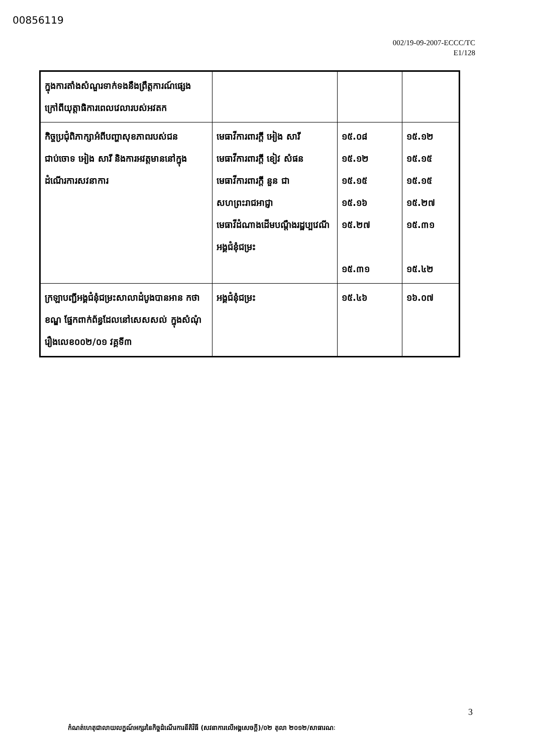00856119
002/19-09-2007-ECCC/TC
E1/128
| ក្នុងការតាំងសំណួរទាក់ទងនឹងព្រឹត្តការណ៍ផ្សេង ក្រៅពីយុត្តាធិការពេលវេលារបស់អវតក | | | |
| កិច្ចប្រជុំពិភាក្សាអំពីបញ្ហាសុខភាពរបស់ជនជាប់ចោទ អៀង សារី និងការអវត្តមាននៅក្នុងដំណើរការសវនាការ | មេធាវីការពារក្តី អៀង សារី មេធាវីការពារក្តី ខៀវ សំផន មេធាវីការពារក្តី នួន ជា សហព្រះរាជអាជ្ញា មេធាវីដំណាងដើមបណ្តឹងរដ្ឋប្បវេណី អង្គជំនុំជម្រះ | ១៥.០៨ ១៥.១២ ១៥.១៥ ១៥.១៦ ១៥.២៧ ១៥.៣១ | ១៥.១២ ១៥.១៥ ១៥.១៥ ១៥.២៧ ១៥.៣១ ១៥.៤២ |
| ក្រឡាបញ្ជីអង្គជំនុំជម្រះសាលាដំបូងបានអាន កថាខណ្ឌ ផ្នែកពាក់ព័ន្ធដែលនៅសេសសល់ ក្នុងសំណុំរឿងលេខ០០២/០១ វគ្គទី៣ | អង្គជំនុំជម្រះ | ១៥.៤៦ | ១៦.០៧ |
3
កំណត់ហេតុជាលាយលក្ខណ៍អក្សរនៃកិច្ចដំណើរការនីតិវិធី (សវនាការលើអង្គសេចក្តី)/០២ តុលា ២០១២/សាធារណៈ